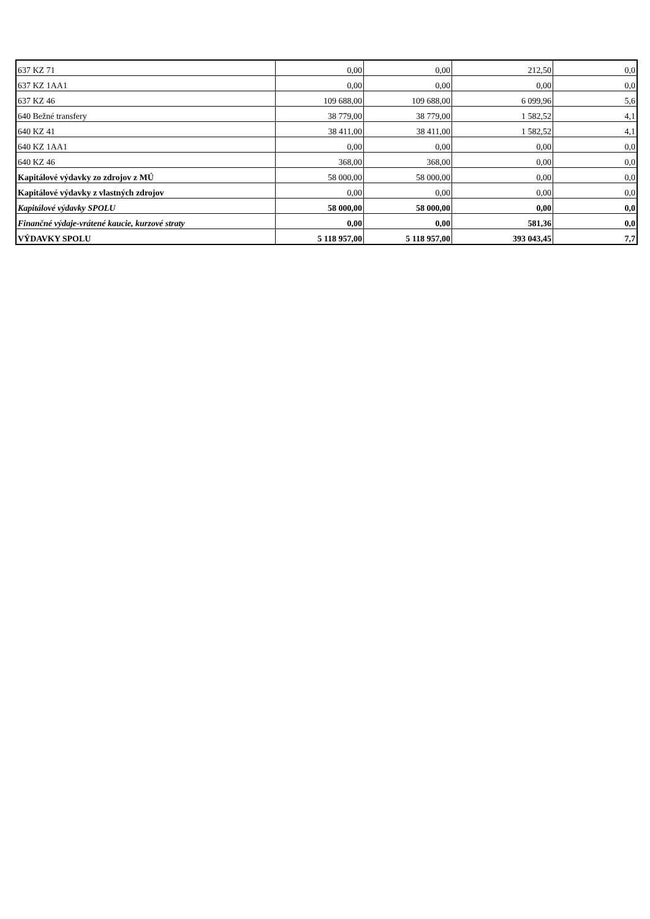| 637 KZ 71 | 0,00 | 0,00 | 212,50 | 0,0 |
| 637 KZ 1AA1 | 0,00 | 0,00 | 0,00 | 0,0 |
| 637 KZ 46 | 109 688,00 | 109 688,00 | 6 099,96 | 5,6 |
| 640 Bežné transfery | 38 779,00 | 38 779,00 | 1 582,52 | 4,1 |
| 640 KZ 41 | 38 411,00 | 38 411,00 | 1 582,52 | 4,1 |
| 640 KZ 1AA1 | 0,00 | 0,00 | 0,00 | 0,0 |
| 640 KZ 46 | 368,00 | 368,00 | 0,00 | 0,0 |
| Kapitálové výdavky zo zdrojov z MÚ | 58 000,00 | 58 000,00 | 0,00 | 0,0 |
| Kapitálové výdavky z vlastných zdrojov | 0,00 | 0,00 | 0,00 | 0,0 |
| Kapitálové výdavky SPOLU | 58 000,00 | 58 000,00 | 0,00 | 0,0 |
| Finančné výdaje-vrátené kaucie, kurzové straty | 0,00 | 0,00 | 581,36 | 0,0 |
| VÝDAVKY SPOLU | 5 118 957,00 | 5 118 957,00 | 393 043,45 | 7,7 |